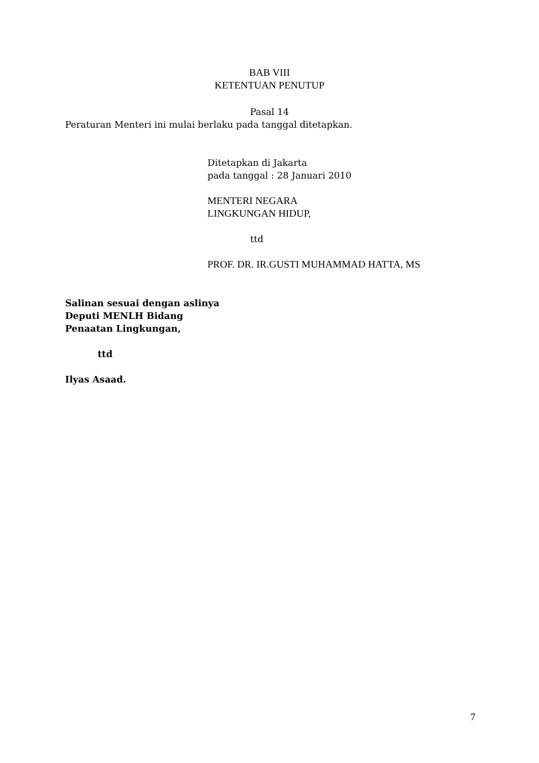BAB VIII
KETENTUAN PENUTUP
Pasal 14
Peraturan Menteri ini mulai berlaku pada tanggal ditetapkan.
Ditetapkan di Jakarta
pada tanggal : 28 Januari 2010
MENTERI NEGARA
LINGKUNGAN HIDUP,
ttd
PROF. DR. IR.GUSTI MUHAMMAD HATTA, MS
Salinan sesuai dengan aslinya
Deputi MENLH Bidang
Penaatan Lingkungan,
ttd
Ilyas Asaad.
7